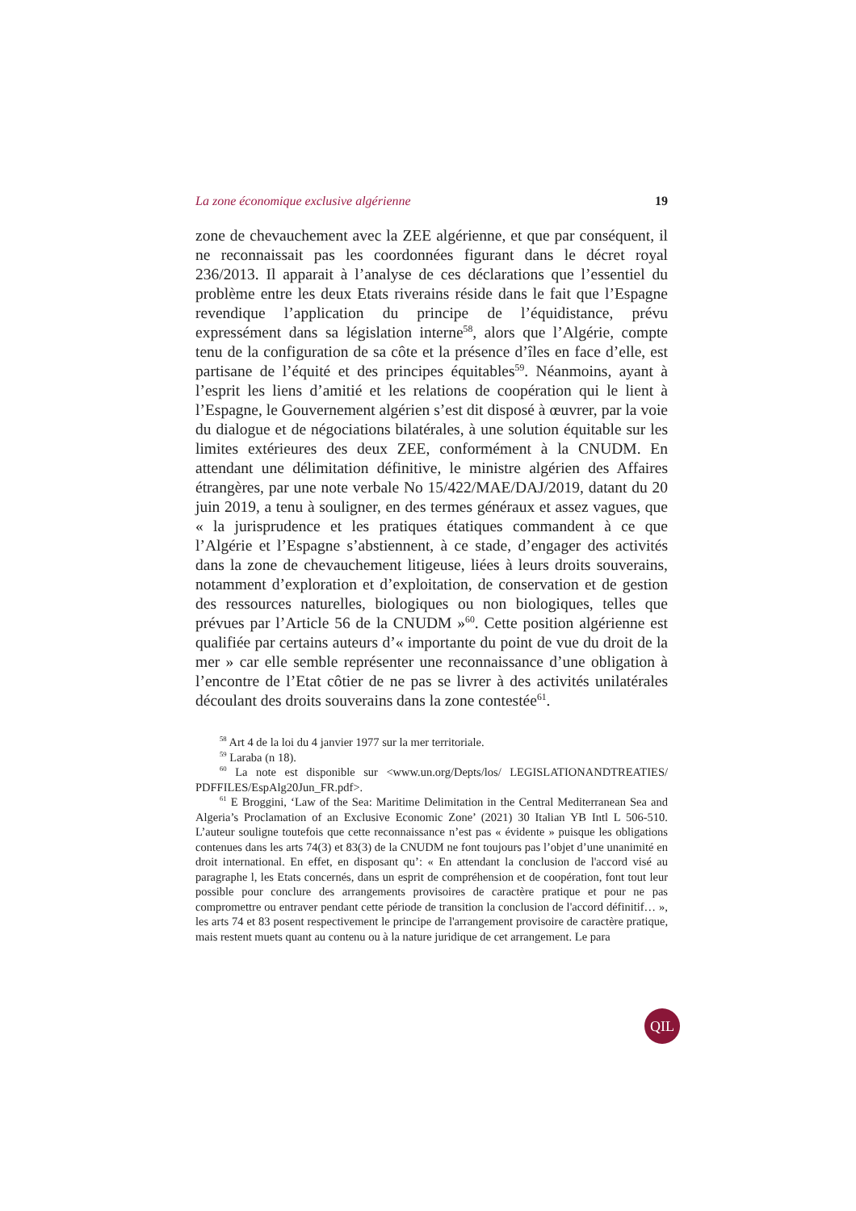La zone économique exclusive algérienne 19
zone de chevauchement avec la ZEE algérienne, et que par conséquent, il ne reconnaissait pas les coordonnées figurant dans le décret royal 236/2013. Il apparait à l’analyse de ces déclarations que l’essentiel du problème entre les deux Etats riverains réside dans le fait que l’Espagne revendique l’application du principe de l’équidistance, prévu expressément dans sa législation interne<sup>58</sup>, alors que l’Algérie, compte tenu de la configuration de sa côte et la présence d’îles en face d’elle, est partisane de l’équité et des principes équitables<sup>59</sup>. Néanmoins, ayant à l’esprit les liens d’amitié et les relations de coopération qui le lient à l’Espagne, le Gouvernement algérien s’est dit disposé à œuvrer, par la voie du dialogue et de négociations bilatérales, à une solution équitable sur les limites extérieures des deux ZEE, conformément à la CNUDM. En attendant une délimitation définitive, le ministre algérien des Affaires étrangères, par une note verbale No 15/422/MAE/DAJ/2019, datant du 20 juin 2019, a tenu à souligner, en des termes généraux et assez vagues, que « la jurisprudence et les pratiques étatiques commandent à ce que l’Algérie et l’Espagne s’abstiennent, à ce stade, d’engager des activités dans la zone de chevauchement litigeuse, liées à leurs droits souverains, notamment d’exploration et d’exploitation, de conservation et de gestion des ressources naturelles, biologiques ou non biologiques, telles que prévues par l’Article 56 de la CNUDM »<sup>60</sup>. Cette position algérienne est qualifiée par certains auteurs d’« importante du point de vue du droit de la mer » car elle semble représenter une reconnaissance d’une obligation à l’encontre de l’Etat côtier de ne pas se livrer à des activités unilatérales découlant des droits souverains dans la zone contestée<sup>61</sup>.
<sup>58</sup> Art 4 de la loi du 4 janvier 1977 sur la mer territoriale.
<sup>59</sup> Laraba (n 18).
<sup>60</sup> La note est disponible sur <www.un.org/Depts/los/ LEGISLATIONANDTREATIES/ PDFFILES/EspAlg20Jun_FR.pdf>.
<sup>61</sup> E Broggini, ‘Law of the Sea: Maritime Delimitation in the Central Mediterranean Sea and Algeria’s Proclamation of an Exclusive Economic Zone’ (2021) 30 Italian YB Intl L 506-510. L’auteur souligne toutefois que cette reconnaissance n’est pas « évidente » puisque les obligations contenues dans les arts 74(3) et 83(3) de la CNUDM ne font toujours pas l’objet d’une unanimité en droit international. En effet, en disposant qu’: « En attendant la conclusion de l'accord visé au paragraphe l, les Etats concernés, dans un esprit de compréhension et de coopération, font tout leur possible pour conclure des arrangements provisoires de caractère pratique et pour ne pas compromettre ou entraver pendant cette période de transition la conclusion de l'accord définitif… », les arts 74 et 83 posent respectivement le principe de l'arrangement provisoire de caractère pratique, mais restent muets quant au contenu ou à la nature juridique de cet arrangement. Le para
QIL